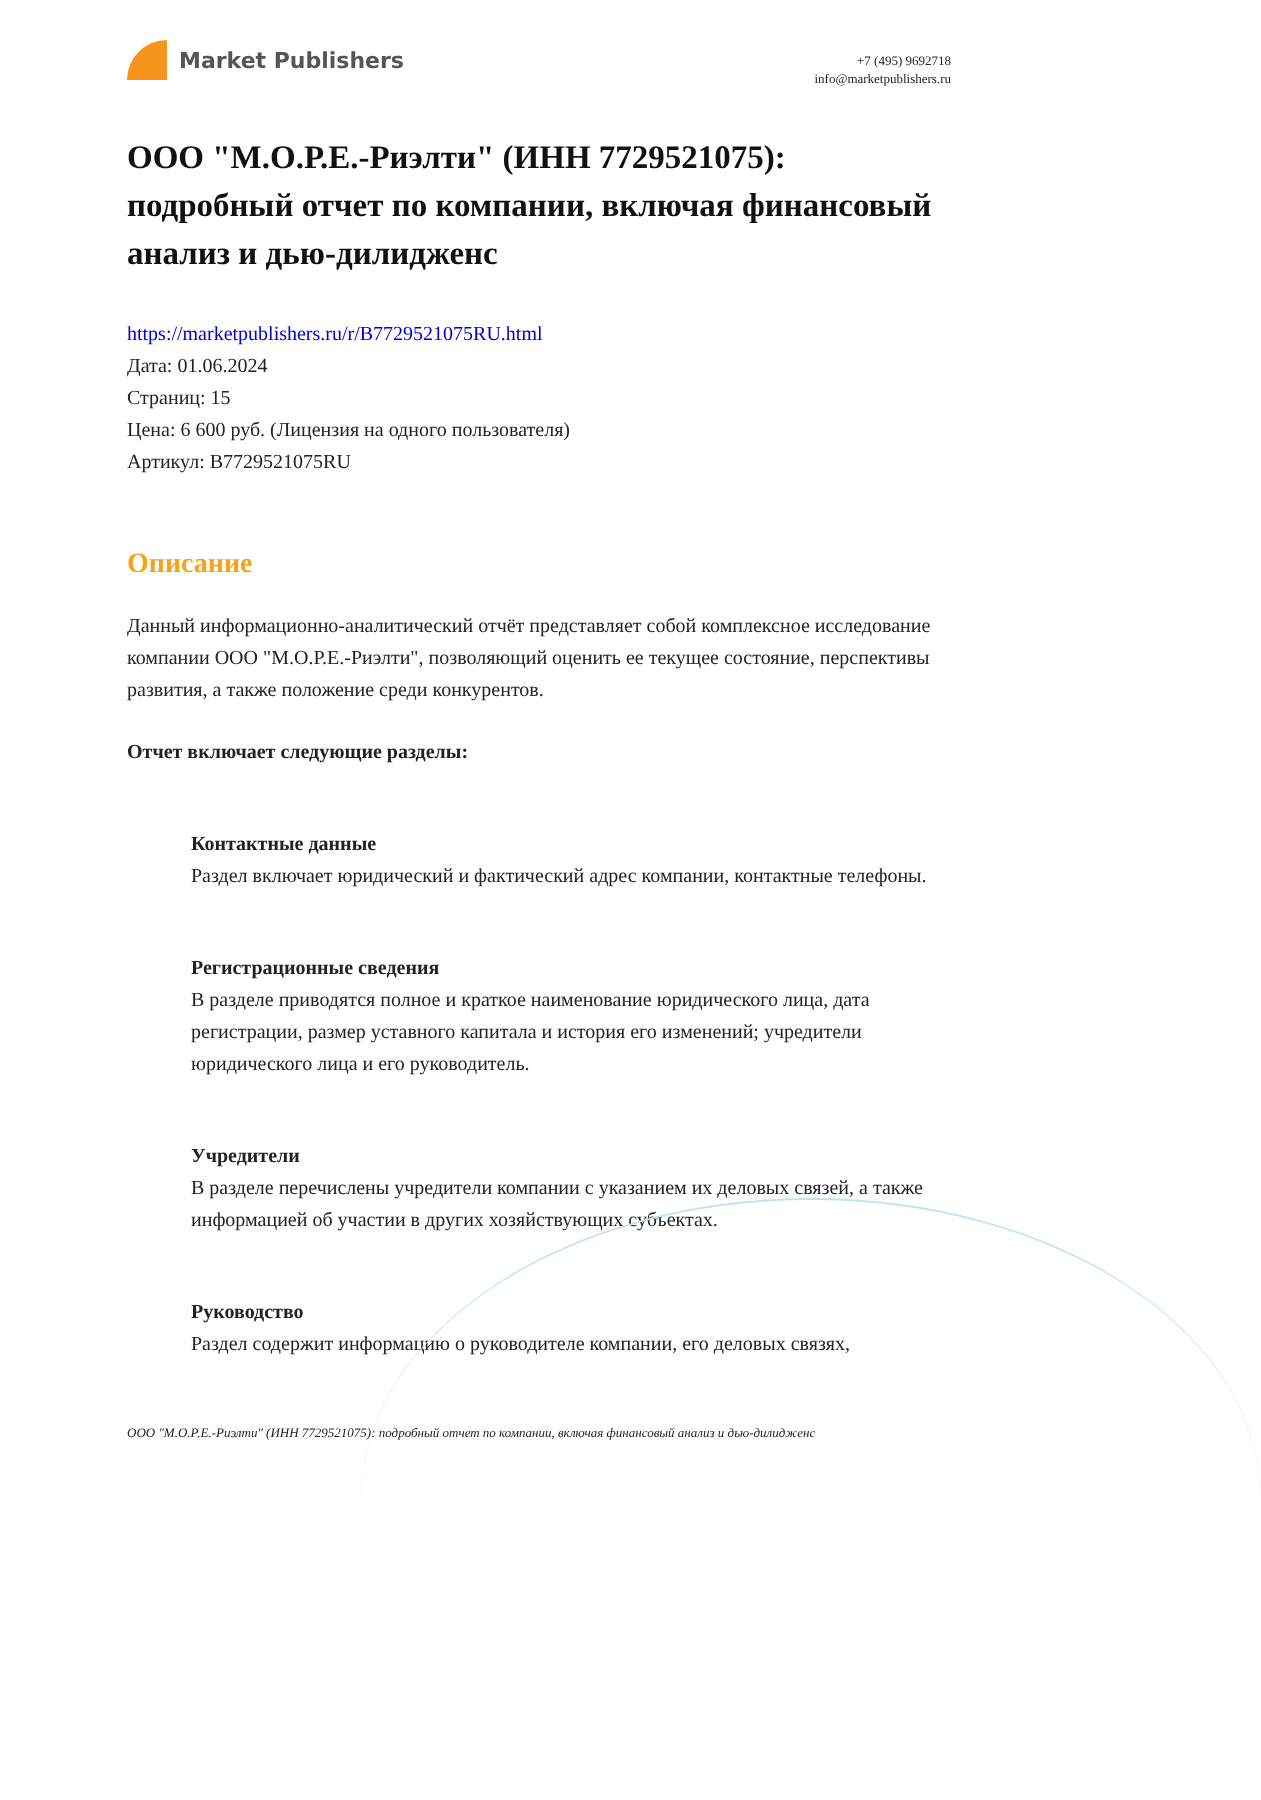Market Publishers
+7 (495) 9692718
info@marketpublishers.ru
ООО "М.О.Р.Е.-Риэлти" (ИНН 7729521075): подробный отчет по компании, включая финансовый анализ и дью-дилидженс
https://marketpublishers.ru/r/B7729521075RU.html
Дата: 01.06.2024
Страниц: 15
Цена: 6 600 руб. (Лицензия на одного пользователя)
Артикул: B7729521075RU
Описание
Данный информационно-аналитический отчёт представляет собой комплексное исследование компании ООО "М.О.Р.Е.-Риэлти", позволяющий оценить ее текущее состояние, перспективы развития, а также положение среди конкурентов.
Отчет включает следующие разделы:
Контактные данные
Раздел включает юридический и фактический адрес компании, контактные телефоны.
Регистрационные сведения
В разделе приводятся полное и краткое наименование юридического лица, дата регистрации, размер уставного капитала и история его изменений; учредители юридического лица и его руководитель.
Учредители
В разделе перечислены учредители компании с указанием их деловых связей, а также информацией об участии в других хозяйствующих субъектах.
Руководство
Раздел содержит информацию о руководителе компании, его деловых связях,
ООО "М.О.Р.Е.-Риэлти" (ИНН 7729521075): подробный отчет по компании, включая финансовый анализ и дью-дилидженс